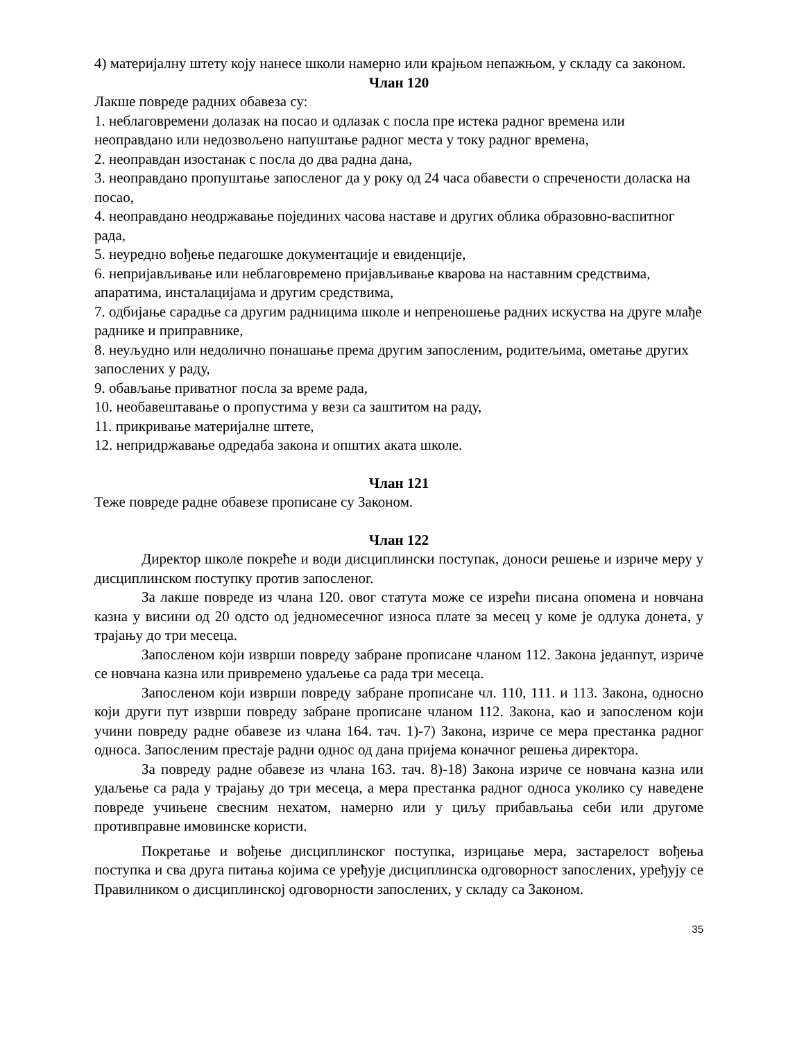4) материјалну штету коју нанесе школи намерно или крајњом непажњом, у складу са законом.
Члан 120
Лакше повреде радних обавеза су:
1. неблаговремени долазак на посао и одлазак с посла пре истека радног времена или неоправдано или недозвољено напуштање радног места у току радног времена,
2. неоправдан изостанак с посла до два радна дана,
3. неоправдано пропуштање запосленог да у року од 24 часа обавести о спречености доласка на посао,
4. неоправдано неодржавање појединих часова наставе и других облика образовно-васпитног рада,
5. неуредно вођење педагошке документације и евиденције,
6. непријављивање или неблаговремено пријављивање кварова на наставним средствима, апаратима, инсталацијама и другим средствима,
7. одбијање сарадње са другим радницима школе и непреношење радних искуства на друге млађе раднике и приправнике,
8. неуљудно или недолично понашање према другим запосленим, родитељима, ометање других запослених у раду,
9. обављање приватног посла за време рада,
10. необавештавање о пропустима у вези са заштитом на раду,
11. прикривање материјалне штете,
12. непридржавање одредаба закона и општих аката школе.
Члан 121
Теже повреде радне обавезе прописане су Законом.
Члан 122
Директор школе покреће и води дисциплински поступак, доноси решење и изриче меру у дисциплинском поступку против запосленог.
За лакше повреде из члана 120. овог статута може се изрећи писана опомена и новчана казна у висини од 20 одсто од једномесечног износа плате за месец у коме је одлука донета, у трајању до три месеца.
Запосленом који изврши повреду забране прописане чланом 112. Закона једанпут, изриче се новчана казна или привремено удаљење са рада три месеца.
Запосленом који изврши повреду забране прописане чл. 110, 111. и 113. Закона, односно који други пут изврши повреду забране прописане чланом 112. Закона, као и запосленом који учини повреду радне обавезе из члана 164. тач. 1)-7) Закона, изриче се мера престанка радног односа. Запосленим престаје радни однос од дана пријема коначног решења директора.
За повреду радне обавезе из члана 163. тач. 8)-18) Закона изриче се новчана казна или удаљење са рада у трајању до три месеца, а мера престанка радног односа уколико су наведене повреде учињене свесним нехатом, намерно или у циљу прибављања себи или другоме противправне имовинске користи.
Покретање и вођење дисциплинског поступка, изрицање мера, застарелост вођења поступка и сва друга питања којима се уређује дисциплинска одговорност запослених, уређују се Правилником о дисциплинској одговорности запослених, у складу са Законом.
35